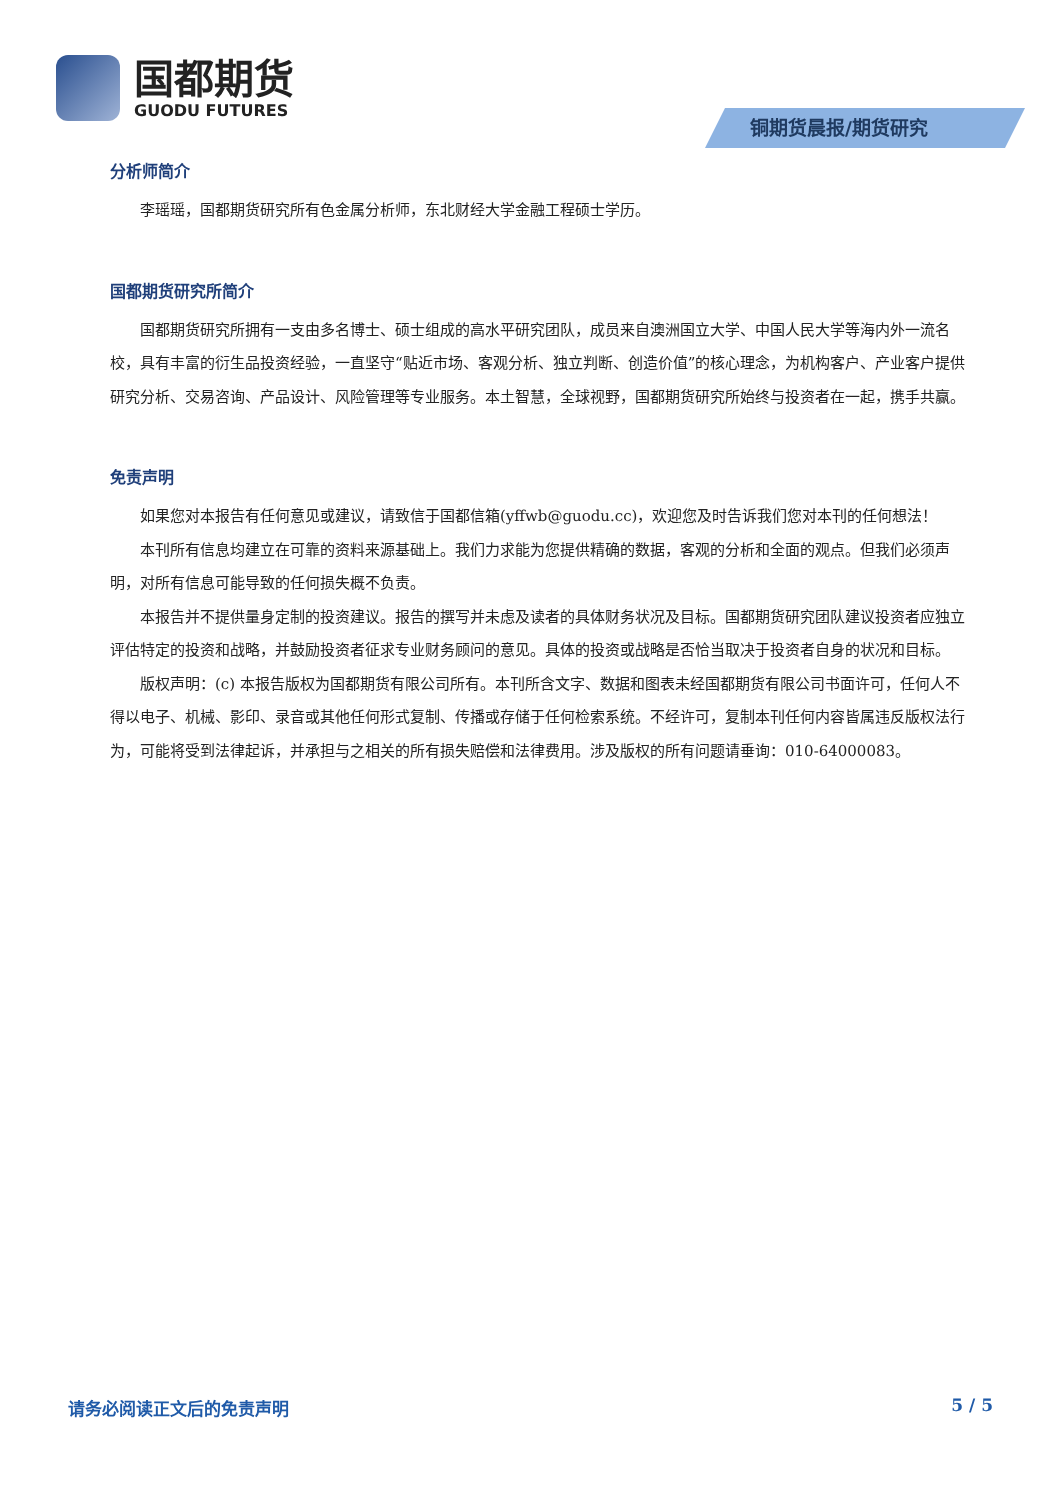国都期货
GUODU FUTURES
铜期货晨报/期货研究
分析师简介
李瑶瑶，国都期货研究所有色金属分析师，东北财经大学金融工程硕士学历。
国都期货研究所简介
国都期货研究所拥有一支由多名博士、硕士组成的高水平研究团队，成员来自澳洲国立大学、中国人民大学等海内外一流名校，具有丰富的衍生品投资经验，一直坚守“贴近市场、客观分析、独立判断、创造价值”的核心理念，为机构客户、产业客户提供研究分析、交易咨询、产品设计、风险管理等专业服务。本土智慧，全球视野，国都期货研究所始终与投资者在一起，携手共赢。
免责声明
如果您对本报告有任何意见或建议，请致信于国都信箱(yffwb@guodu.cc)，欢迎您及时告诉我们您对本刊的任何想法！
本刊所有信息均建立在可靠的资料来源基础上。我们力求能为您提供精确的数据，客观的分析和全面的观点。但我们必须声明，对所有信息可能导致的任何损失概不负责。
本报告并不提供量身定制的投资建议。报告的撰写并未虑及读者的具体财务状况及目标。国都期货研究团队建议投资者应独立评估特定的投资和战略，并鼓励投资者征求专业财务顾问的意见。具体的投资或战略是否恰当取决于投资者自身的状况和目标。
版权声明：(c) 本报告版权为国都期货有限公司所有。本刊所含文字、数据和图表未经国都期货有限公司书面许可，任何人不得以电子、机械、影印、录音或其他任何形式复制、传播或存储于任何检索系统。不经许可，复制本刊任何内容皆属违反版权法行为，可能将受到法律起诉，并承担与之相关的所有损失赔偿和法律费用。涉及版权的所有问题请垂询：010-64000083。
请务必阅读正文后的免责声明 5 / 5